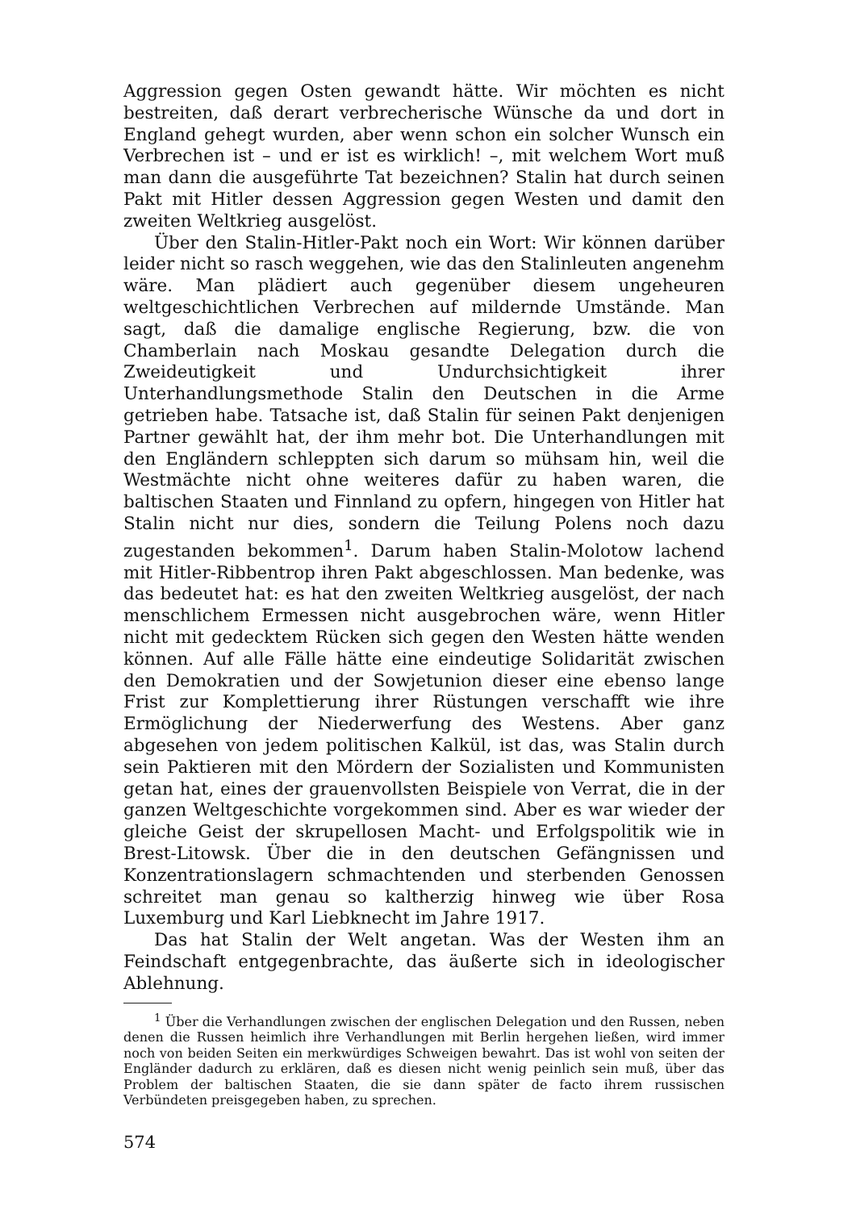Aggression gegen Osten gewandt hätte. Wir möchten es nicht bestreiten, daß derart verbrecherische Wünsche da und dort in England gehegt wurden, aber wenn schon ein solcher Wunsch ein Verbrechen ist – und er ist es wirklich! –, mit welchem Wort muß man dann die ausgeführte Tat bezeichnen? Stalin hat durch seinen Pakt mit Hitler dessen Aggression gegen Westen und damit den zweiten Weltkrieg ausgelöst.
Über den Stalin-Hitler-Pakt noch ein Wort: Wir können darüber leider nicht so rasch weggehen, wie das den Stalinleuten angenehm wäre. Man plädiert auch gegenüber diesem ungeheuren weltgeschichtlichen Verbrechen auf mildernde Umstände. Man sagt, daß die damalige englische Regierung, bzw. die von Chamberlain nach Moskau gesandte Delegation durch die Zweideutigkeit und Undurchsichtigkeit ihrer Unterhandlungsmethode Stalin den Deutschen in die Arme getrieben habe. Tatsache ist, daß Stalin für seinen Pakt denjenigen Partner gewählt hat, der ihm mehr bot. Die Unterhandlungen mit den Engländern schleppten sich darum so mühsam hin, weil die Westmächte nicht ohne weiteres dafür zu haben waren, die baltischen Staaten und Finnland zu opfern, hingegen von Hitler hat Stalin nicht nur dies, sondern die Teilung Polens noch dazu zugestanden bekommen<sup>1</sup>. Darum haben Stalin-Molotow lachend mit Hitler-Ribbentrop ihren Pakt abgeschlossen. Man bedenke, was das bedeutet hat: es hat den zweiten Weltkrieg ausgelöst, der nach menschlichem Ermessen nicht ausgebrochen wäre, wenn Hitler nicht mit gedecktem Rücken sich gegen den Westen hätte wenden können. Auf alle Fälle hätte eine eindeutige Solidarität zwischen den Demokratien und der Sowjetunion dieser eine ebenso lange Frist zur Komplettierung ihrer Rüstungen verschafft wie ihre Ermöglichung der Niederwerfung des Westens. Aber ganz abgesehen von jedem politischen Kalkül, ist das, was Stalin durch sein Paktieren mit den Mördern der Sozialisten und Kommunisten getan hat, eines der grauenvollsten Beispiele von Verrat, die in der ganzen Weltgeschichte vorgekommen sind. Aber es war wieder der gleiche Geist der skrupellosen Macht- und Erfolgspolitik wie in Brest-Litowsk. Über die in den deutschen Gefängnissen und Konzentrationslagern schmachtenden und sterbenden Genossen schreitet man genau so kaltherzig hinweg wie über Rosa Luxemburg und Karl Liebknecht im Jahre 1917.
Das hat Stalin der Welt angetan. Was der Westen ihm an Feindschaft entgegenbrachte, das äußerte sich in ideologischer Ablehnung.
<sup>1</sup> Über die Verhandlungen zwischen der englischen Delegation und den Russen, neben denen die Russen heimlich ihre Verhandlungen mit Berlin hergehen ließen, wird immer noch von beiden Seiten ein merkwürdiges Schweigen bewahrt. Das ist wohl von seiten der Engländer dadurch zu erklären, daß es diesen nicht wenig peinlich sein muß, über das Problem der baltischen Staaten, die sie dann später de facto ihrem russischen Verbündeten preisgegeben haben, zu sprechen.
574